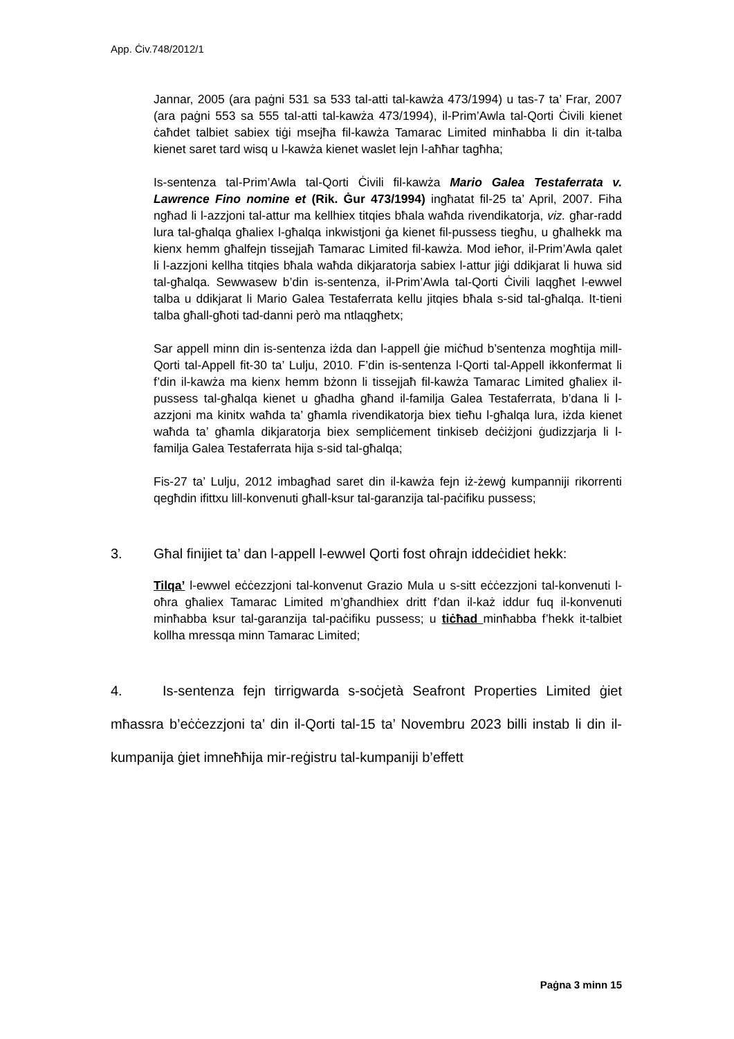App. Ċiv.748/2012/1
Jannar, 2005 (ara paġni 531 sa 533 tal-atti tal-kawża 473/1994) u tas-7 ta’ Frar, 2007 (ara paġni 553 sa 555 tal-atti tal-kawża 473/1994), il-Prim’Awla tal-Qorti Ċivili kienet ċaħdet talbiet sabiex tiġi msejħa fil-kawża Tamarac Limited minħabba li din it-talba kienet saret tard wisq u l-kawża kienet waslet lejn l-aħħar tagħha;
Is-sentenza tal-Prim’Awla tal-Qorti Ċivili fil-kawża Mario Galea Testaferrata v. Lawrence Fino nomine et (Rik. Ġur 473/1994) ingħatat fil-25 ta’ April, 2007. Fiha ngħad li l-azzjoni tal-attur ma kellhiex titqies bħala waħda rivendikatorja, viz. għar-radd lura tal-għalqa għaliex l-għalqa inkwistjoni ġa kienet fil-pussess tiegħu, u għalhekk ma kienx hemm għalfejn tissejjaħ Tamarac Limited fil-kawża. Mod ieħor, il-Prim’Awla qalet li l-azzjoni kellha titqies bħala waħda dikjaratorja sabiex l-attur jiġi ddikjarat li huwa sid tal-għalqa. Sewwasew b’din is-sentenza, il-Prim’Awla tal-Qorti Ċivili laqgħet l-ewwel talba u ddikjarat li Mario Galea Testaferrata kellu jitqies bħala s-sid tal-għalqa. It-tieni talba għall-għoti tad-danni però ma ntlaqgħetx;
Sar appell minn din is-sentenza iżda dan l-appell ġie miċħud b’sentenza mogħtija mill-Qorti tal-Appell fit-30 ta’ Lulju, 2010. F’din is-sentenza l-Qorti tal-Appell ikkonfermat li f’din il-kawża ma kienx hemm bżonn li tissejjaħ fil-kawża Tamarac Limited għaliex il-pussess tal-għalqa kienet u għadha għand il-familja Galea Testaferrata, b’dana li l-azzjoni ma kinitx waħda ta’ għamla rivendikatorja biex tieħu l-għalqa lura, iżda kienet waħda ta’ għamla dikjaratorja biex sempliċement tinkiseb deċiżjoni ġudizzjarja li l-familja Galea Testaferrata hija s-sid tal-għalqa;
Fis-27 ta’ Lulju, 2012 imbagħad saret din il-kawża fejn iż-żewġ kumpanniji rikorrenti qegħdin ifittxu lill-konvenuti għall-ksur tal-garanzija tal-paċifiku pussess;
3. Għal finijiet ta’ dan l-appell l-ewwel Qorti fost oħrajn iddeċidiet hekk:
Tilqa’ l-ewwel eċċezzjoni tal-konvenut Grazio Mula u s-sitt eċċezzjoni tal-konvenuti l-oħra għaliex Tamarac Limited m’għandhiex dritt f’dan il-każ iddur fuq il-konvenuti minħabba ksur tal-garanzija tal-paċifiku pussess; u tiċħad minħabba f’hekk it-talbiet kollha mressqa minn Tamarac Limited;
4. Is-sentenza fejn tirrigwarda s-soċjetà Seafront Properties Limited ġiet mħassra b’eċċezzjoni ta’ din il-Qorti tal-15 ta’ Novembru 2023 billi instab li din il-kumpanija ġiet imneħħija mir-reġistru tal-kumpaniji b’effett
Paġna 3 minn 15